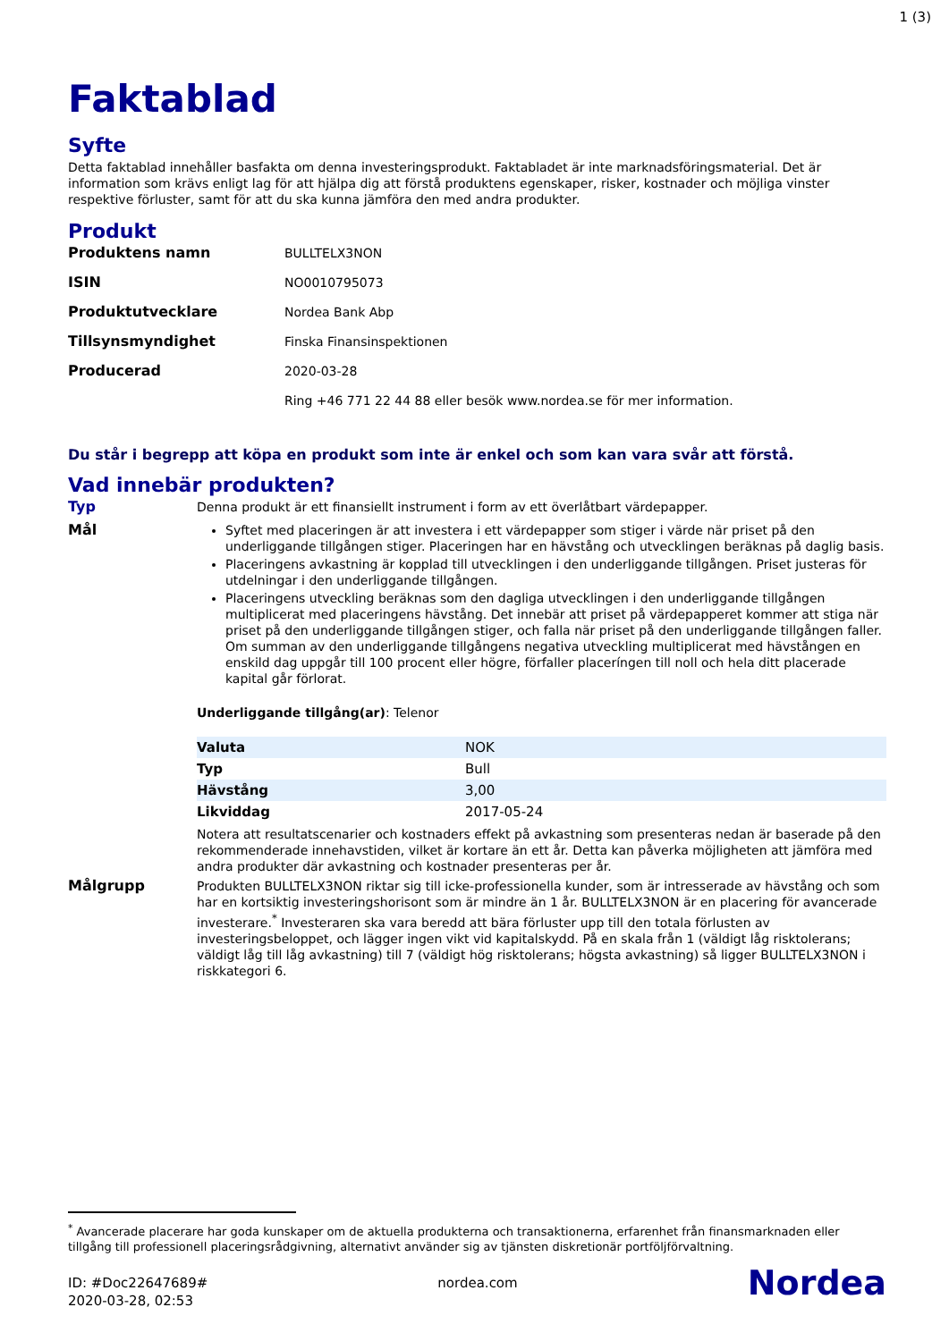1 (3)
Faktablad
Syfte
Detta faktablad innehåller basfakta om denna investeringsprodukt. Faktabladet är inte marknadsföringsmaterial. Det är information som krävs enligt lag för att hjälpa dig att förstå produktens egenskaper, risker, kostnader och möjliga vinster respektive förluster, samt för att du ska kunna jämföra den med andra produkter.
Produkt
| Produktens namn | BULLTELX3NON |
| ISIN | NO0010795073 |
| Produktutvecklare | Nordea Bank Abp |
| Tillsynsmyndighet | Finska Finansinspektionen |
| Producerad | 2020-03-28 |
| | Ring +46 771 22 44 88 eller besök www.nordea.se för mer information. |
Du står i begrepp att köpa en produkt som inte är enkel och som kan vara svår att förstå.
Vad innebär produkten?
Typ Denna produkt är ett finansiellt instrument i form av ett överlåtbart värdepapper.
Mål Syftet med placeringen är att investera i ett värdepapper som stiger i värde när priset på den underliggande tillgången stiger. Placeringen har en hävstång och utvecklingen beräknas på daglig basis.
Placeringens avkastning är kopplad till utvecklingen i den underliggande tillgången. Priset justeras för utdelningar i den underliggande tillgången.
Placeringens utveckling beräknas som den dagliga utvecklingen i den underliggande tillgången multiplicerat med placeringens hävstång. Det innebär att priset på värdepapperet kommer att stiga när priset på den underliggande tillgången stiger, och falla när priset på den underliggande tillgången faller. Om summan av den underliggande tillgångens negativa utveckling multiplicerat med hävstången en enskild dag uppgår till 100 procent eller högre, förfaller placeríngen till noll och hela ditt placerade kapital går förlorat.
Underliggande tillgång(ar): Telenor
| Valuta | NOK |
| Typ | Bull |
| Hävstång | 3,00 |
| Likviddag | 2017-05-24 |
Notera att resultatscenarier och kostnaders effekt på avkastning som presenteras nedan är baserade på den rekommenderade innehavstiden, vilket är kortare än ett år. Detta kan påverka möjligheten att jämföra med andra produkter där avkastning och kostnader presenteras per år.
Målgrupp Produkten BULLTELX3NON riktar sig till icke-professionella kunder, som är intresserade av hävstång och som har en kortsiktig investeringshorisont som är mindre än 1 år. BULLTELX3NON är en placering för avancerade investerare.<sup>*</sup> Investeraren ska vara beredd att bära förluster upp till den totala förlusten av investeringsbeloppet, och lägger ingen vikt vid kapitalskydd. På en skala från 1 (väldigt låg risktolerans; väldigt låg till låg avkastning) till 7 (väldigt hög risktolerans; högsta avkastning) så ligger BULLTELX3NON i riskkategori 6.
<sup>*</sup> Avancerade placerare har goda kunskaper om de aktuella produkterna och transaktionerna, erfarenhet från finansmarknaden eller tillgång till professionell placeringsrådgivning, alternativt använder sig av tjänsten diskretionär portföljförvaltning.
ID: #Doc22647689#
2020-03-28, 02:53
nordea.com
Nordea